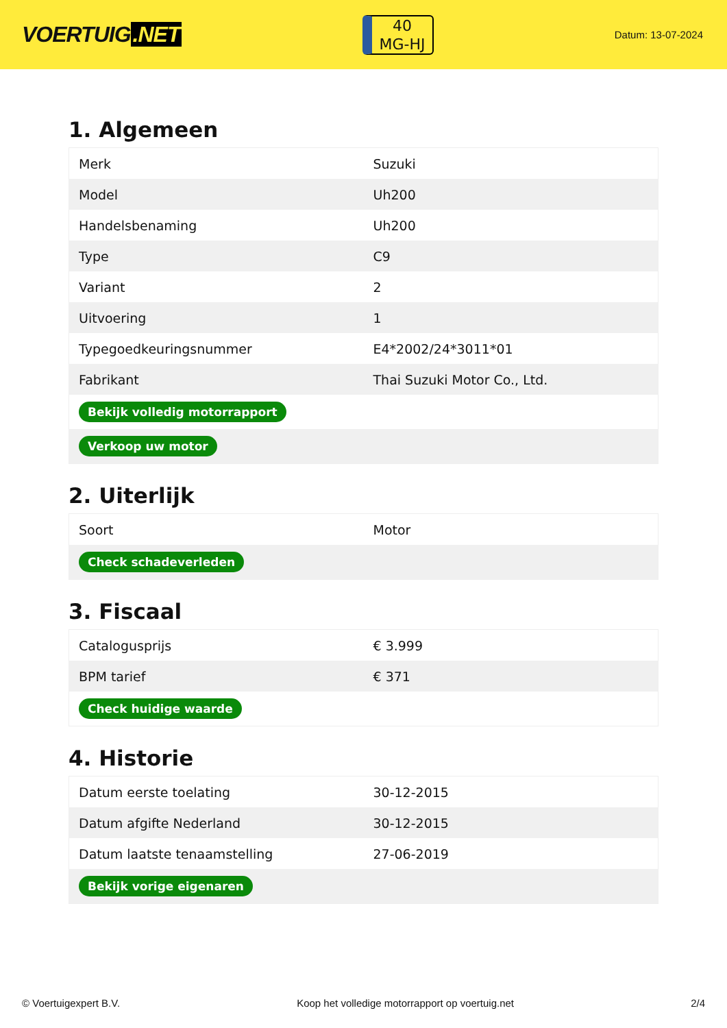VOERTUIG.NET
40
MG-HJ
Datum: 13-07-2024
1. Algemeen
| Merk | Suzuki |
| Model | Uh200 |
| Handelsbenaming | Uh200 |
| Type | C9 |
| Variant | 2 |
| Uitvoering | 1 |
| Typegoedkeuringsnummer | E4*2002/24*3011*01 |
| Fabrikant | Thai Suzuki Motor Co., Ltd. |
| Bekijk volledig motorrapport | |
| Verkoop uw motor | |
2. Uiterlijk
| Soort | Motor |
| Check schadeverleden | |
3. Fiscaal
| Catalogusprijs | € 3.999 |
| BPM tarief | € 371 |
| Check huidige waarde | |
4. Historie
| Datum eerste toelating | 30-12-2015 |
| Datum afgifte Nederland | 30-12-2015 |
| Datum laatste tenaamstelling | 27-06-2019 |
| Bekijk vorige eigenaren | |
© Voertuigexpert B.V. Koop het volledige motorrapport op voertuig.net 2/4